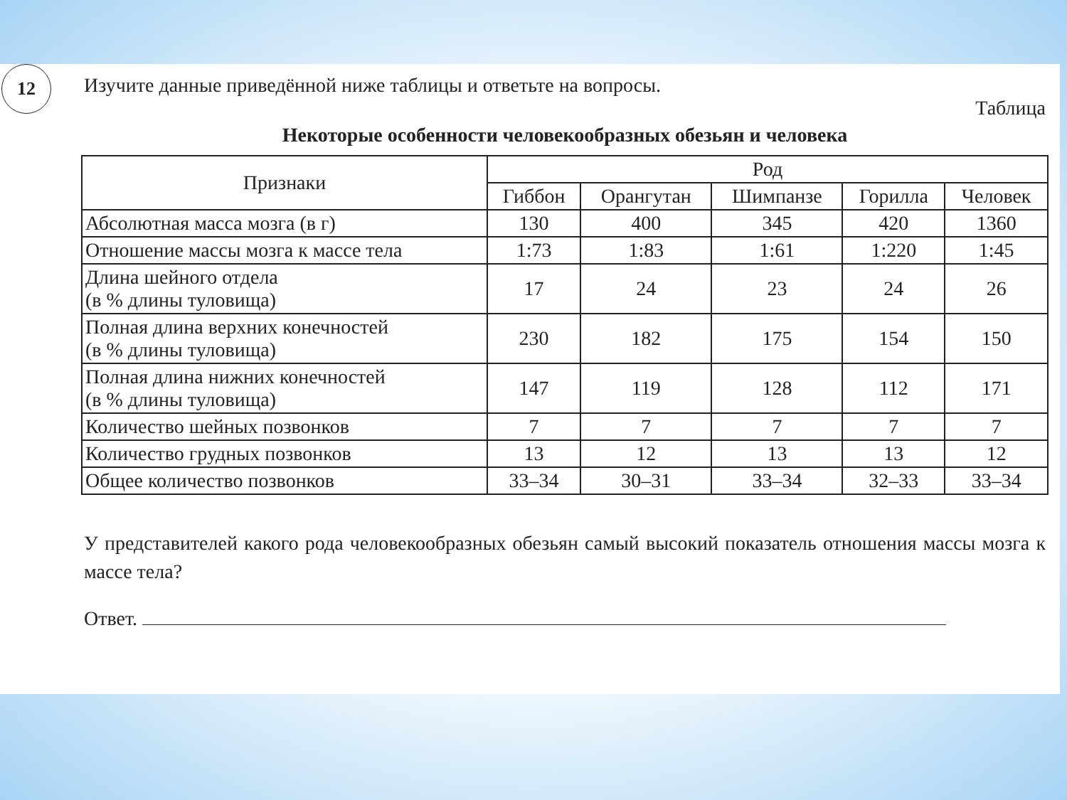12
Изучите данные приведённой ниже таблицы и ответьте на вопросы.
Таблица
Некоторые особенности человекообразных обезьян и человека
| Признаки | Род | | | | |
| --- | --- | --- | --- | --- | --- |
| | Гиббон | Орангутан | Шимпанзе | Горилла | Человек |
| Абсолютная масса мозга (в г) | 130 | 400 | 345 | 420 | 1360 |
| Отношение массы мозга к массе тела | 1:73 | 1:83 | 1:61 | 1:220 | 1:45 |
| Длина шейного отдела (в % длины туловища) | 17 | 24 | 23 | 24 | 26 |
| Полная длина верхних конечностей (в % длины туловища) | 230 | 182 | 175 | 154 | 150 |
| Полная длина нижних конечностей (в % длины туловища) | 147 | 119 | 128 | 112 | 171 |
| Количество шейных позвонков | 7 | 7 | 7 | 7 | 7 |
| Количество грудных позвонков | 13 | 12 | 13 | 13 | 12 |
| Общее количество позвонков | 33–34 | 30–31 | 33–34 | 32–33 | 33–34 |
У представителей какого рода человекообразных обезьян самый высокий показатель отношения массы мозга к массе тела?
Ответ.